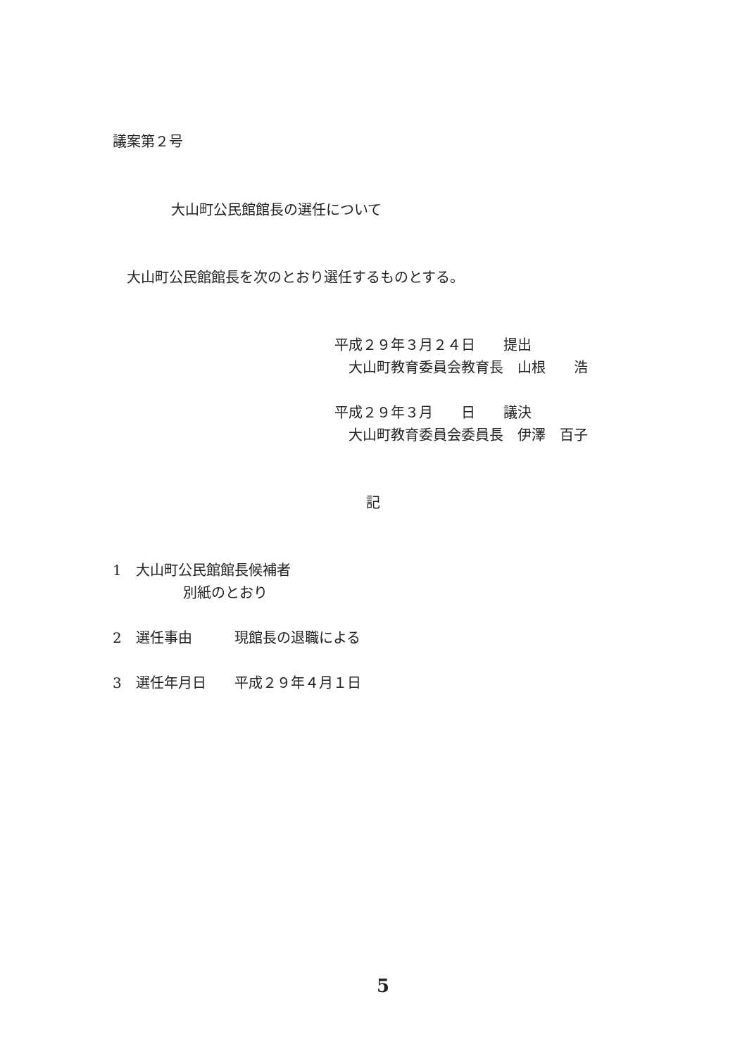議案第２号
大山町公民館館長の選任について
大山町公民館館長を次のとおり選任するものとする。
平成２９年３月２４日　　提出
大山町教育委員会教育長　山根　　浩
平成２９年３月　　日　　議決
大山町教育委員会委員長　伊澤　百子
記
1　大山町公民館館長候補者
別紙のとおり
2　選任事由　　　現館長の退職による
3　選任年月日　　平成２９年４月１日
5